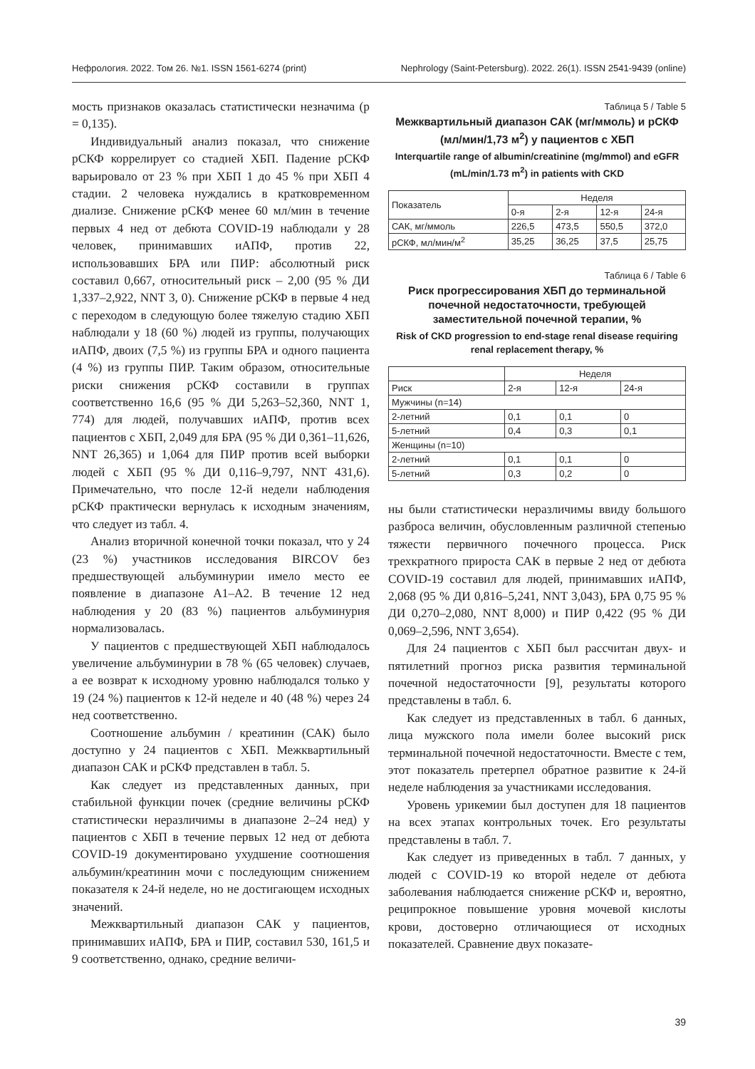Нефрология. 2022. Том 26. №1. ISSN 1561-6274 (print) Nephrology (Saint-Petersburg). 2022. 26(1). ISSN 2541-9439 (online)
мость признаков оказалась статистически незначима (p = 0,135).
Индивидуальный анализ показал, что снижение рСКФ коррелирует со стадией ХБП. Падение рСКФ варьировало от 23 % при ХБП 1 до 45 % при ХБП 4 стадии. 2 человека нуждались в кратковременном диализе. Снижение рСКФ менее 60 мл/мин в течение первых 4 нед от дебюта COVID-19 наблюдали у 28 человек, принимавших иАПФ, против 22, использовавших БРА или ПИР: абсолютный риск составил 0,667, относительный риск – 2,00 (95 % ДИ 1,337–2,922, NNT 3, 0). Снижение рСКФ в первые 4 нед с переходом в следующую более тяжелую стадию ХБП наблюдали у 18 (60 %) людей из группы, получающих иАПФ, двоих (7,5 %) из группы БРА и одного пациента (4 %) из группы ПИР. Таким образом, относительные риски снижения рСКФ составили в группах соответственно 16,6 (95 % ДИ 5,263–52,360, NNT 1, 774) для людей, получавших иАПФ, против всех пациентов с ХБП, 2,049 для БРА (95 % ДИ 0,361–11,626, NNT 26,365) и 1,064 для ПИР против всей выборки людей с ХБП (95 % ДИ 0,116–9,797, NNT 431,6). Примечательно, что после 12-й недели наблюдения рСКФ практически вернулась к исходным значениям, что следует из табл. 4.
Анализ вторичной конечной точки показал, что у 24 (23 %) участников исследования BIRCOV без предшествующей альбуминурии имело место ее появление в диапазоне A1–A2. В течение 12 нед наблюдения у 20 (83 %) пациентов альбуминурия нормализовалась.
У пациентов с предшествующей ХБП наблюдалось увеличение альбуминурии в 78 % (65 человек) случаев, а ее возврат к исходному уровню наблюдался только у 19 (24 %) пациентов к 12-й неделе и 40 (48 %) через 24 нед соответственно.
Соотношение альбумин / креатинин (САК) было доступно у 24 пациентов с ХБП. Межквартильный диапазон САК и рСКФ представлен в табл. 5.
Как следует из представленных данных, при стабильной функции почек (средние величины рСКФ статистически неразличимы в диапазоне 2–24 нед) у пациентов с ХБП в течение первых 12 нед от дебюта COVID-19 документировано ухудшение соотношения альбумин/креатинин мочи с последующим снижением показателя к 24-й неделе, но не достигающем исходных значений.
Межквартильный диапазон САК у пациентов, принимавших иАПФ, БРА и ПИР, составил 530, 161,5 и 9 соответственно, однако, средние величи-
Таблица 5 / Table 5
Межквартильный диапазон САК (мг/ммоль) и рСКФ (мл/мин/1,73 м<sup>2</sup>) у пациентов с ХБП
Interquartile range of albumin/creatinine (mg/mmol) and eGFR (mL/min/1.73 m<sup>2</sup>) in patients with CKD
| Показатель | Неделя | | | |
| --- | --- | --- | --- | --- |
| | 0-я | 2-я | 12-я | 24-я |
| САК, мг/ммоль | 226,5 | 473,5 | 550,5 | 372,0 |
| рСКФ, мл/мин/м<sup>2</sup> | 35,25 | 36,25 | 37,5 | 25,75 |
Таблица 6 / Table 6
Риск прогрессирования ХБП до терминальной почечной недостаточности, требующей заместительной почечной терапии, %
Risk of CKD progression to end-stage renal disease requiring renal replacement therapy, %
| | Неделя | | |
| --- | --- | --- | --- |
| Риск | 2-я | 12-я | 24-я |
| Мужчины (n=14) | | | |
| 2-летний | 0,1 | 0,1 | 0 |
| 5-летний | 0,4 | 0,3 | 0,1 |
| Женщины (n=10) | | | |
| 2-летний | 0,1 | 0,1 | 0 |
| 5-летний | 0,3 | 0,2 | 0 |
ны были статистически неразличимы ввиду большого разброса величин, обусловленным различной степенью тяжести первичного почечного процесса. Риск трехкратного прироста САК в первые 2 нед от дебюта COVID-19 составил для людей, принимавших иАПФ, 2,068 (95 % ДИ 0,816–5,241, NNT 3,043), БРА 0,75 95 % ДИ 0,270–2,080, NNT 8,000) и ПИР 0,422 (95 % ДИ 0,069–2,596, NNT 3,654).
Для 24 пациентов с ХБП был рассчитан двух- и пятилетний прогноз риска развития терминальной почечной недостаточности [9], результаты которого представлены в табл. 6.
Как следует из представленных в табл. 6 данных, лица мужского пола имели более высокий риск терминальной почечной недостаточности. Вместе с тем, этот показатель претерпел обратное развитие к 24-й неделе наблюдения за участниками исследования.
Уровень урикемии был доступен для 18 пациентов на всех этапах контрольных точек. Его результаты представлены в табл. 7.
Как следует из приведенных в табл. 7 данных, у людей с COVID-19 ко второй неделе от дебюта заболевания наблюдается снижение рСКФ и, вероятно, реципрокное повышение уровня мочевой кислоты крови, достоверно отличающиеся от исходных показателей. Сравнение двух показате-
39